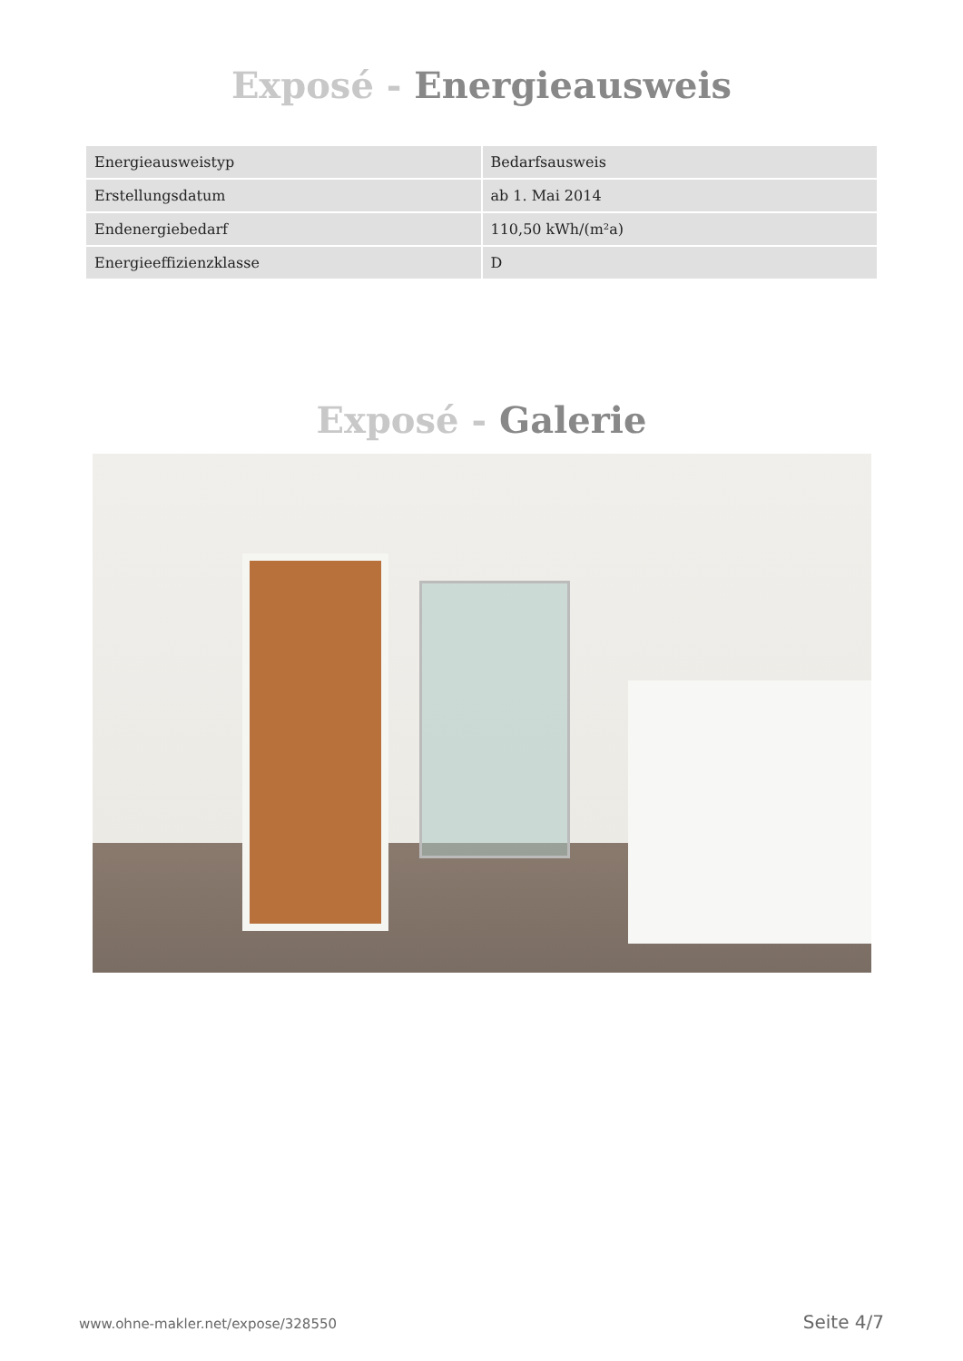Exposé - Energieausweis
| Energieausweistyp | Bedarfsausweis |
| Erstellungsdatum | ab 1. Mai 2014 |
| Endenergiebedarf | 110,50 kWh/(m²a) |
| Energieeffizienzklasse | D |
Exposé - Galerie
www.ohne-makler.net/expose/328550 Seite 4/7